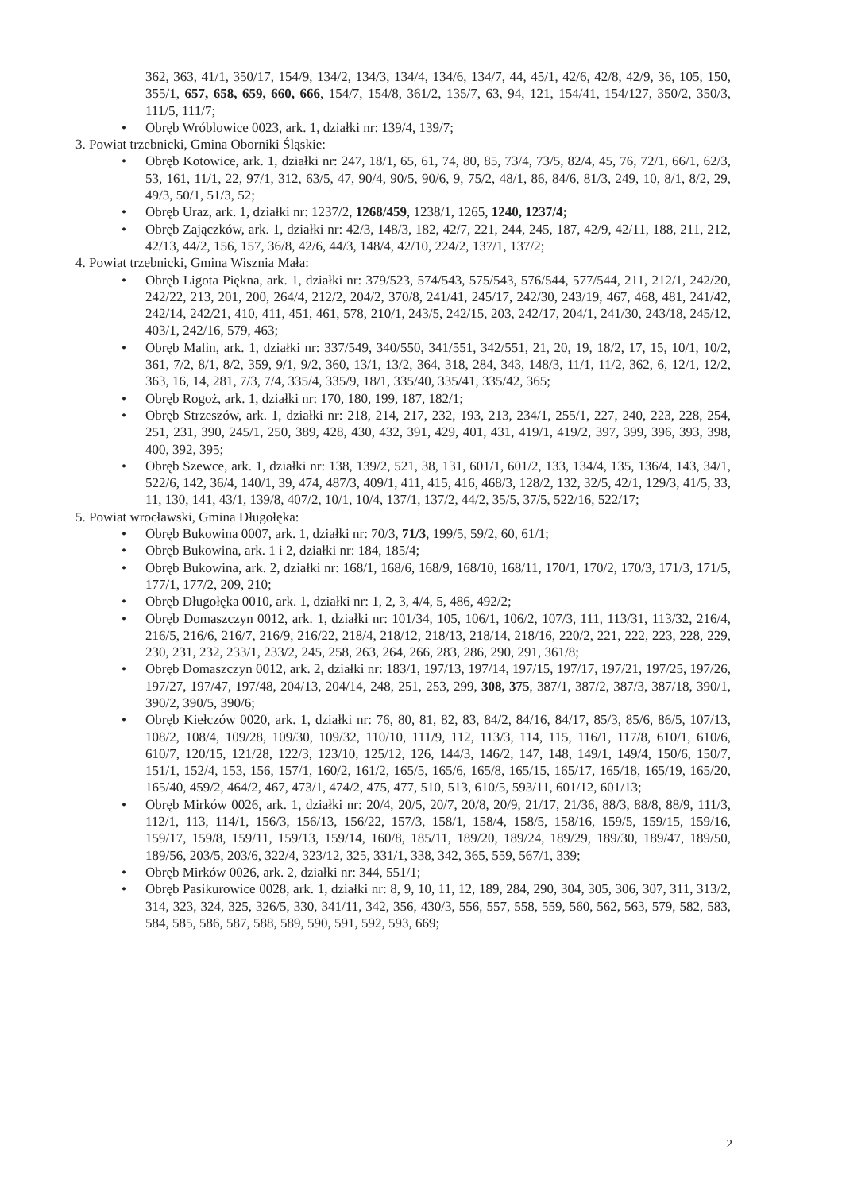362, 363, 41/1, 350/17, 154/9, 134/2, 134/3, 134/4, 134/6, 134/7, 44, 45/1, 42/6, 42/8, 42/9, 36, 105, 150, 355/1, 657, 658, 659, 660, 666, 154/7, 154/8, 361/2, 135/7, 63, 94, 121, 154/41, 154/127, 350/2, 350/3, 111/5, 111/7;
• Obręb Wróblowice 0023, ark. 1, działki nr: 139/4, 139/7;
3. Powiat trzebnicki, Gmina Oborniki Śląskie:
• Obręb Kotowice, ark. 1, działki nr: 247, 18/1, 65, 61, 74, 80, 85, 73/4, 73/5, 82/4, 45, 76, 72/1, 66/1, 62/3, 53, 161, 11/1, 22, 97/1, 312, 63/5, 47, 90/4, 90/5, 90/6, 9, 75/2, 48/1, 86, 84/6, 81/3, 249, 10, 8/1, 8/2, 29, 49/3, 50/1, 51/3, 52;
• Obręb Uraz, ark. 1, działki nr: 1237/2, 1268/459, 1238/1, 1265, 1240, 1237/4;
• Obręb Zajączków, ark. 1, działki nr: 42/3, 148/3, 182, 42/7, 221, 244, 245, 187, 42/9, 42/11, 188, 211, 212, 42/13, 44/2, 156, 157, 36/8, 42/6, 44/3, 148/4, 42/10, 224/2, 137/1, 137/2;
4. Powiat trzebnicki, Gmina Wisznia Mała:
• Obręb Ligota Piękna, ark. 1, działki nr: 379/523, 574/543, 575/543, 576/544, 577/544, 211, 212/1, 242/20, 242/22, 213, 201, 200, 264/4, 212/2, 204/2, 370/8, 241/41, 245/17, 242/30, 243/19, 467, 468, 481, 241/42, 242/14, 242/21, 410, 411, 451, 461, 578, 210/1, 243/5, 242/15, 203, 242/17, 204/1, 241/30, 243/18, 245/12, 403/1, 242/16, 579, 463;
• Obręb Malin, ark. 1, działki nr: 337/549, 340/550, 341/551, 342/551, 21, 20, 19, 18/2, 17, 15, 10/1, 10/2, 361, 7/2, 8/1, 8/2, 359, 9/1, 9/2, 360, 13/1, 13/2, 364, 318, 284, 343, 148/3, 11/1, 11/2, 362, 6, 12/1, 12/2, 363, 16, 14, 281, 7/3, 7/4, 335/4, 335/9, 18/1, 335/40, 335/41, 335/42, 365;
• Obręb Rogoż, ark. 1, działki nr: 170, 180, 199, 187, 182/1;
• Obręb Strzeszów, ark. 1, działki nr: 218, 214, 217, 232, 193, 213, 234/1, 255/1, 227, 240, 223, 228, 254, 251, 231, 390, 245/1, 250, 389, 428, 430, 432, 391, 429, 401, 431, 419/1, 419/2, 397, 399, 396, 393, 398, 400, 392, 395;
• Obręb Szewce, ark. 1, działki nr: 138, 139/2, 521, 38, 131, 601/1, 601/2, 133, 134/4, 135, 136/4, 143, 34/1, 522/6, 142, 36/4, 140/1, 39, 474, 487/3, 409/1, 411, 415, 416, 468/3, 128/2, 132, 32/5, 42/1, 129/3, 41/5, 33, 11, 130, 141, 43/1, 139/8, 407/2, 10/1, 10/4, 137/1, 137/2, 44/2, 35/5, 37/5, 522/16, 522/17;
5. Powiat wrocławski, Gmina Długołęka:
• Obręb Bukowina 0007, ark. 1, działki nr: 70/3, 71/3, 199/5, 59/2, 60, 61/1;
• Obręb Bukowina, ark. 1 i 2, działki nr: 184, 185/4;
• Obręb Bukowina, ark. 2, działki nr: 168/1, 168/6, 168/9, 168/10, 168/11, 170/1, 170/2, 170/3, 171/3, 171/5, 177/1, 177/2, 209, 210;
• Obręb Długołęka 0010, ark. 1, działki nr: 1, 2, 3, 4/4, 5, 486, 492/2;
• Obręb Domaszczyn 0012, ark. 1, działki nr: 101/34, 105, 106/1, 106/2, 107/3, 111, 113/31, 113/32, 216/4, 216/5, 216/6, 216/7, 216/9, 216/22, 218/4, 218/12, 218/13, 218/14, 218/16, 220/2, 221, 222, 223, 228, 229, 230, 231, 232, 233/1, 233/2, 245, 258, 263, 264, 266, 283, 286, 290, 291, 361/8;
• Obręb Domaszczyn 0012, ark. 2, działki nr: 183/1, 197/13, 197/14, 197/15, 197/17, 197/21, 197/25, 197/26, 197/27, 197/47, 197/48, 204/13, 204/14, 248, 251, 253, 299, 308, 375, 387/1, 387/2, 387/3, 387/18, 390/1, 390/2, 390/5, 390/6;
• Obręb Kiełczów 0020, ark. 1, działki nr: 76, 80, 81, 82, 83, 84/2, 84/16, 84/17, 85/3, 85/6, 86/5, 107/13, 108/2, 108/4, 109/28, 109/30, 109/32, 110/10, 111/9, 112, 113/3, 114, 115, 116/1, 117/8, 610/1, 610/6, 610/7, 120/15, 121/28, 122/3, 123/10, 125/12, 126, 144/3, 146/2, 147, 148, 149/1, 149/4, 150/6, 150/7, 151/1, 152/4, 153, 156, 157/1, 160/2, 161/2, 165/5, 165/6, 165/8, 165/15, 165/17, 165/18, 165/19, 165/20, 165/40, 459/2, 464/2, 467, 473/1, 474/2, 475, 477, 510, 513, 610/5, 593/11, 601/12, 601/13;
• Obręb Mirków 0026, ark. 1, działki nr: 20/4, 20/5, 20/7, 20/8, 20/9, 21/17, 21/36, 88/3, 88/8, 88/9, 111/3, 112/1, 113, 114/1, 156/3, 156/13, 156/22, 157/3, 158/1, 158/4, 158/5, 158/16, 159/5, 159/15, 159/16, 159/17, 159/8, 159/11, 159/13, 159/14, 160/8, 185/11, 189/20, 189/24, 189/29, 189/30, 189/47, 189/50, 189/56, 203/5, 203/6, 322/4, 323/12, 325, 331/1, 338, 342, 365, 559, 567/1, 339;
• Obręb Mirków 0026, ark. 2, działki nr: 344, 551/1;
• Obręb Pasikurowice 0028, ark. 1, działki nr: 8, 9, 10, 11, 12, 189, 284, 290, 304, 305, 306, 307, 311, 313/2, 314, 323, 324, 325, 326/5, 330, 341/11, 342, 356, 430/3, 556, 557, 558, 559, 560, 562, 563, 579, 582, 583, 584, 585, 586, 587, 588, 589, 590, 591, 592, 593, 669;
2